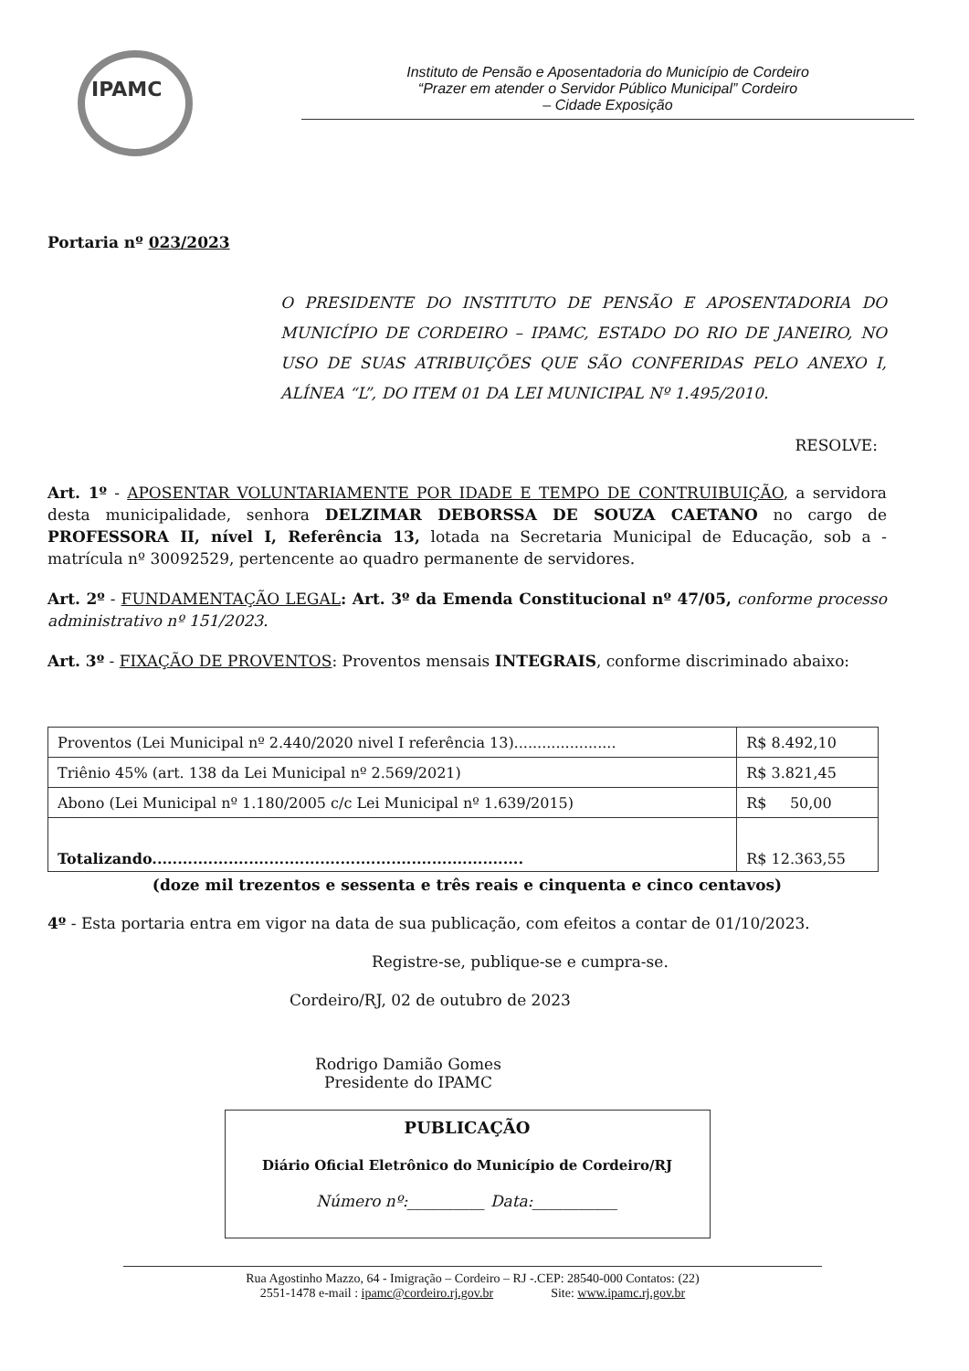IPAMC
Instituto de Pensão e Aposentadoria do Município de Cordeiro
“Prazer em atender o Servidor Público Municipal” Cordeiro
– Cidade Exposição
Portaria nº 023/2023
O PRESIDENTE DO INSTITUTO DE PENSÃO E APOSENTADORIA DO MUNICÍPIO DE CORDEIRO – IPAMC, ESTADO DO RIO DE JANEIRO, NO USO DE SUAS ATRIBUIÇÕES QUE SÃO CONFERIDAS PELO ANEXO I, ALÍNEA “L”, DO ITEM 01 DA LEI MUNICIPAL Nº 1.495/2010.
RESOLVE:
Art. 1º - APOSENTAR VOLUNTARIAMENTE POR IDADE E TEMPO DE CONTRUIBUIÇÃO, a servidora desta municipalidade, senhora DELZIMAR DEBORSSA DE SOUZA CAETANO no cargo de PROFESSORA II, nível I, Referência 13, lotada na Secretaria Municipal de Educação, sob a - matrícula nº 30092529, pertencente ao quadro permanente de servidores.
Art. 2º - FUNDAMENTAÇÃO LEGAL: Art. 3º da Emenda Constitucional nº 47/05, conforme processo administrativo nº 151/2023.
Art. 3º - FIXAÇÃO DE PROVENTOS: Proventos mensais INTEGRAIS, conforme discriminado abaixo:
| Proventos (Lei Municipal nº 2.440/2020 nivel I referência 13)...................... | R$ 8.492,10 |
| Triênio 45% (art. 138 da Lei Municipal nº 2.569/2021) | R$ 3.821,45 |
| Abono (Lei Municipal nº 1.180/2005 c/c Lei Municipal nº 1.639/2015) | R$ 50,00 |
| Totalizando......................................................................... | R$ 12.363,55 |
(doze mil trezentos e sessenta e três reais e cinquenta e cinco centavos)
4º - Esta portaria entra em vigor na data de sua publicação, com efeitos a contar de 01/10/2023.
Registre-se, publique-se e cumpra-se.
Cordeiro/RJ, 02 de outubro de 2023
Rodrigo Damião Gomes
Presidente do IPAMC
PUBLICAÇÃO
Diário Oficial Eletrônico do Município de Cordeiro/RJ
Número nº:__________ Data:___________
Rua Agostinho Mazzo, 64 - Imigração – Cordeiro – RJ -.CEP: 28540-000 Contatos: (22)
2551-1478 e-mail : ipamc@cordeiro.rj.gov.br Site: www.ipamc.rj.gov.br